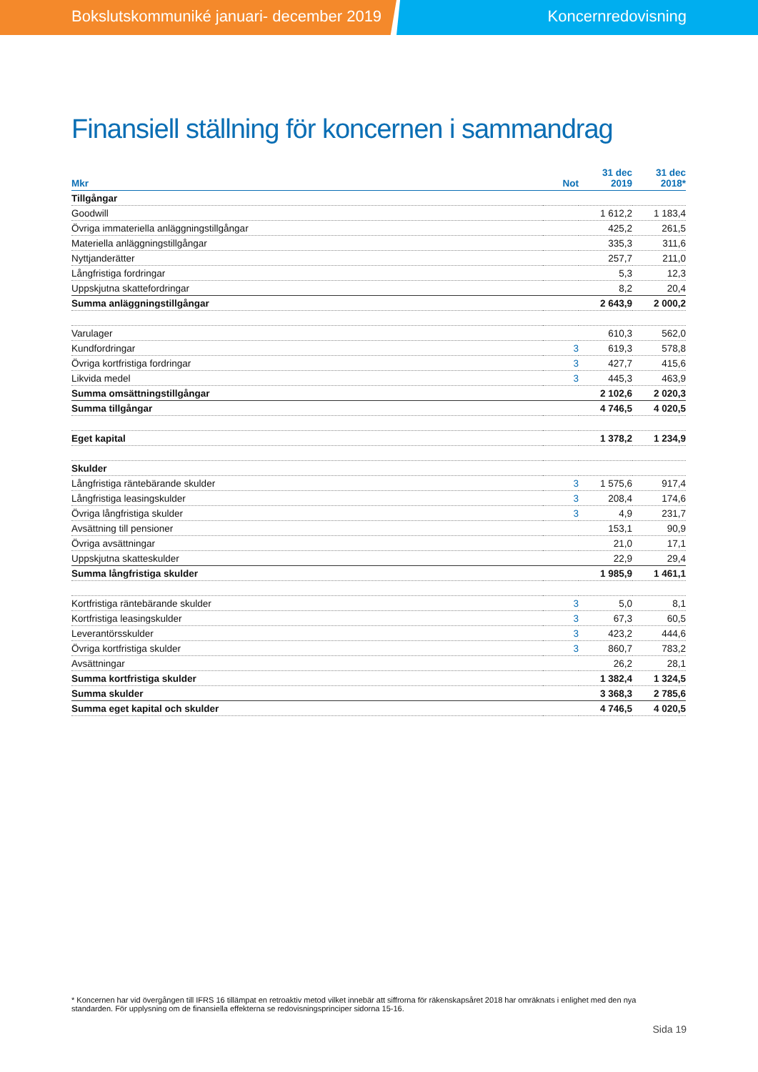Bokslutskommuniké januari- december 2019 Koncernredovisning
Finansiell ställning för koncernen i sammandrag
| Mkr | Not | 31 dec 2019 | 31 dec 2018* |
| --- | --- | --- | --- |
| Tillgångar | | | |
| Goodwill | | 1 612,2 | 1 183,4 |
| Övriga immateriella anläggningstillgångar | | 425,2 | 261,5 |
| Materiella anläggningstillgångar | | 335,3 | 311,6 |
| Nyttjanderätter | | 257,7 | 211,0 |
| Långfristiga fordringar | | 5,3 | 12,3 |
| Uppskjutna skattefordringar | | 8,2 | 20,4 |
| Summa anläggningstillgångar | | 2 643,9 | 2 000,2 |
| Varulager | | 610,3 | 562,0 |
| Kundfordringar | 3 | 619,3 | 578,8 |
| Övriga kortfristiga fordringar | 3 | 427,7 | 415,6 |
| Likvida medel | 3 | 445,3 | 463,9 |
| Summa omsättningstillgångar | | 2 102,6 | 2 020,3 |
| Summa tillgångar | | 4 746,5 | 4 020,5 |
| Eget kapital | | 1 378,2 | 1 234,9 |
| Skulder | | | |
| Långfristiga räntebärande skulder | 3 | 1 575,6 | 917,4 |
| Långfristiga leasingskulder | 3 | 208,4 | 174,6 |
| Övriga långfristiga skulder | 3 | 4,9 | 231,7 |
| Avsättning till pensioner | | 153,1 | 90,9 |
| Övriga avsättningar | | 21,0 | 17,1 |
| Uppskjutna skatteskulder | | 22,9 | 29,4 |
| Summa långfristiga skulder | | 1 985,9 | 1 461,1 |
| Kortfristiga räntebärande skulder | 3 | 5,0 | 8,1 |
| Kortfristiga leasingskulder | 3 | 67,3 | 60,5 |
| Leverantörsskulder | 3 | 423,2 | 444,6 |
| Övriga kortfristiga skulder | 3 | 860,7 | 783,2 |
| Avsättningar | | 26,2 | 28,1 |
| Summa kortfristiga skulder | | 1 382,4 | 1 324,5 |
| Summa skulder | | 3 368,3 | 2 785,6 |
| Summa eget kapital och skulder | | 4 746,5 | 4 020,5 |
* Koncernen har vid övergången till IFRS 16 tillämpat en retroaktiv metod vilket innebär att siffrorna för räkenskapsåret 2018 har omräknats i enlighet med den nya standarden. För upplysning om de finansiella effekterna se redovisningsprinciper sidorna 15-16.
Sida 19